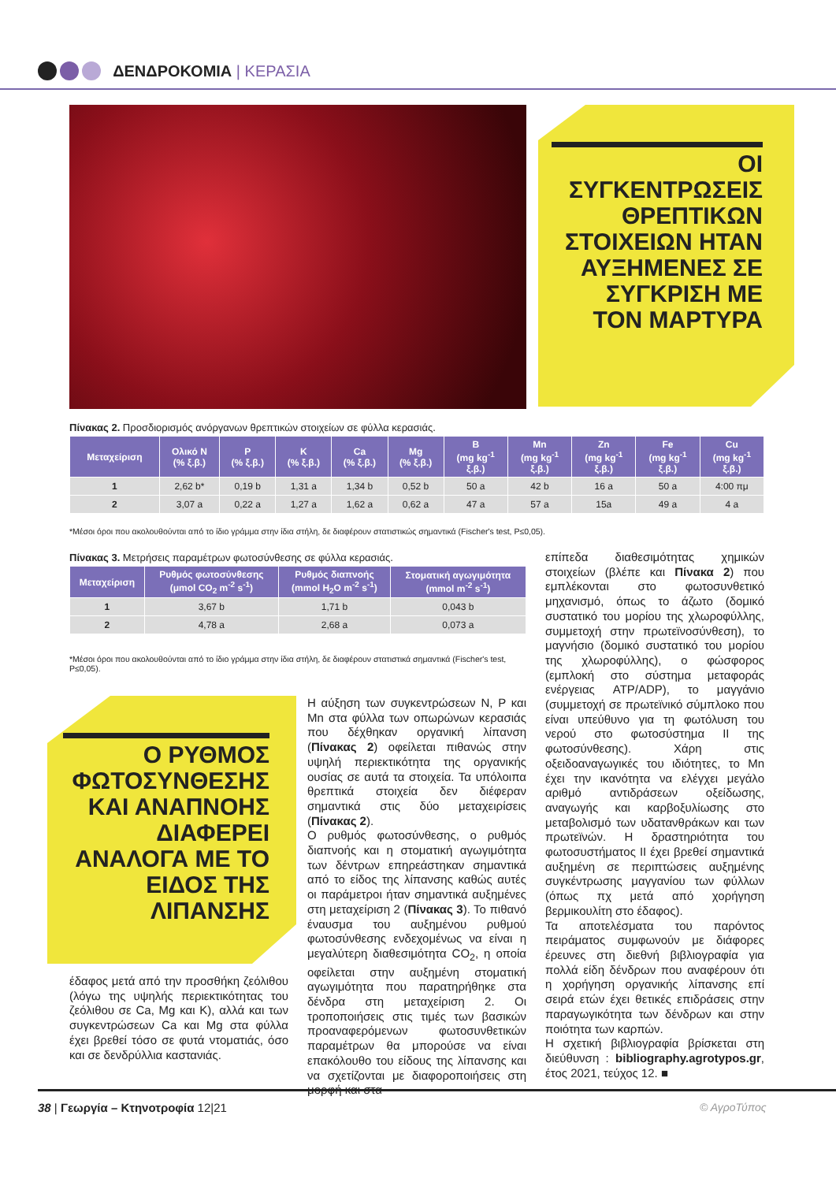ΔΕΝΔΡΟΚΟΜΙΑ | ΚΕΡΑΣΙΑ
ΟΙ ΣΥΓΚΕΝΤΡΩΣΕΙΣ ΘΡΕΠΤΙΚΩΝ ΣΤΟΙΧΕΙΩΝ ΗΤΑΝ ΑΥΞΗΜΕΝΕΣ ΣΕ ΣΥΓΚΡΙΣΗ ΜΕ ΤΟΝ ΜΑΡΤΥΡΑ
Πίνακας 2. Προσδιορισμός ανόργανων θρεπτικών στοιχείων σε φύλλα κερασιάς.
| Μεταχείριση | Ολικό N (% ξ.β.) | P (% ξ.β.) | K (% ξ.β.) | Ca (% ξ.β.) | Mg (% ξ.β.) | B (mg kg<sup>-1</sup> ξ.β.) | Mn (mg kg<sup>-1</sup> ξ.β.) | Zn (mg kg<sup>-1</sup> ξ.β.) | Fe (mg kg<sup>-1</sup> ξ.β.) | Cu (mg kg<sup>-1</sup> ξ.β.) |
| --- | --- | --- | --- | --- | --- | --- | --- | --- | --- | --- |
| 1 | 2,62 b* | 0,19 b | 1,31 a | 1,34 b | 0,52 b | 50 a | 42 b | 16 a | 50 a | 4:00 πμ |
| 2 | 3,07 a | 0,22 a | 1,27 a | 1,62 a | 0,62 a | 47 a | 57 a | 15a | 49 a | 4 a |
*Μέσοι όροι που ακολουθούνται από το ίδιο γράμμα στην ίδια στήλη, δε διαφέρουν στατιστικώς σημαντικά (Fischer's test, P≤0,05).
Πίνακας 3. Μετρήσεις παραμέτρων φωτοσύνθεσης σε φύλλα κερασιάς.
| Μεταχείριση | Ρυθμός φωτοσύνθεσης (μmol CO<sub>2</sub> m<sup>-2</sup> s<sup>-1</sup>) | Ρυθμός διαπνοής (mmol H<sub>2</sub>O m<sup>-2</sup> s<sup>-1</sup>) | Στοματική αγωγιμότητα (mmol m<sup>-2</sup> s<sup>-1</sup>) |
| --- | --- | --- | --- |
| 1 | 3,67 b | 1,71 b | 0,043 b |
| 2 | 4,78 a | 2,68 a | 0,073 a |
*Μέσοι όροι που ακολουθούνται από το ίδιο γράμμα στην ίδια στήλη, δε διαφέρουν στατιστικά σημαντικά (Fischer's test, P≤0,05).
Ο ΡΥΘΜΟΣ ΦΩΤΟΣΥΝΘΕΣΗΣ ΚΑΙ ΑΝΑΠΝΟΗΣ ΔΙΑΦΕΡΕΙ ΑΝΑΛΟΓΑ ΜΕ ΤΟ ΕΙΔΟΣ ΤΗΣ ΛΙΠΑΝΣΗΣ
έδαφος μετά από την προσθήκη ζεόλιθου (λόγω της υψηλής περιεκτικότητας του ζεόλιθου σε Ca, Mg και K), αλλά και των συγκεντρώσεων Ca και Mg στα φύλλα έχει βρεθεί τόσο σε φυτά ντοματιάς, όσο και σε δενδρύλλια καστανιάς.
Η αύξηση των συγκεντρώσεων N, P και Mn στα φύλλα των οπωρώνων κερασιάς που δέχθηκαν οργανική λίπανση (Πίνακας 2) οφείλεται πιθανώς στην υψηλή περιεκτικότητα της οργανικής ουσίας σε αυτά τα στοιχεία. Τα υπόλοιπα θρεπτικά στοιχεία δεν διέφεραν σημαντικά στις δύο μεταχειρίσεις (Πίνακας 2).
Ο ρυθμός φωτοσύνθεσης, ο ρυθμός διαπνοής και η στοματική αγωγιμότητα των δέντρων επηρεάστηκαν σημαντικά από το είδος της λίπανσης καθώς αυτές οι παράμετροι ήταν σημαντικά αυξημένες στη μεταχείριση 2 (Πίνακας 3). Το πιθανό έναυσμα του αυξημένου ρυθμού φωτοσύνθεσης ενδεχομένως να είναι η μεγαλύτερη διαθεσιμότητα CO<sub>2</sub>, η οποία οφείλεται στην αυξημένη στοματική αγωγιμότητα που παρατηρήθηκε στα δένδρα στη μεταχείριση 2. Οι τροποποιήσεις στις τιμές των βασικών προαναφερόμενων φωτοσυνθετικών παραμέτρων θα μπορούσε να είναι επακόλουθο του είδους της λίπανσης και να σχετίζονται με διαφοροποιήσεις στη μορφή και στα
επίπεδα διαθεσιμότητας χημικών στοιχείων (βλέπε και Πίνακα 2) που εμπλέκονται στο φωτοσυνθετικό μηχανισμό, όπως το άζωτο (δομικό συστατικό του μορίου της χλωροφύλλης, συμμετοχή στην πρωτεϊνοσύνθεση), το μαγνήσιο (δομικό συστατικό του μορίου της χλωροφύλλης), ο φώσφορος (εμπλοκή στο σύστημα μεταφοράς ενέργειας ATP/ADP), το μαγγάνιο (συμμετοχή σε πρωτεϊνικό σύμπλοκο που είναι υπεύθυνο για τη φωτόλυση του νερού στο φωτοσύστημα II της φωτοσύνθεσης). Χάρη στις οξειδοαναγωγικές του ιδιότητες, το Mn έχει την ικανότητα να ελέγχει μεγάλο αριθμό αντιδράσεων οξείδωσης, αναγωγής και καρβοξυλίωσης στο μεταβολισμό των υδατανθράκων και των πρωτεϊνών. Η δραστηριότητα του φωτοσυστήματος II έχει βρεθεί σημαντικά αυξημένη σε περιπτώσεις αυξημένης συγκέντρωσης μαγγανίου των φύλλων (όπως πχ μετά από χορήγηση βερμικουλίτη στο έδαφος).
Τα αποτελέσματα του παρόντος πειράματος συμφωνούν με διάφορες έρευνες στη διεθνή βιβλιογραφία για πολλά είδη δένδρων που αναφέρουν ότι η χορήγηση οργανικής λίπανσης επί σειρά ετών έχει θετικές επιδράσεις στην παραγωγικότητα των δένδρων και στην ποιότητα των καρπών.
Η σχετική βιβλιογραφία βρίσκεται στη διεύθυνση : bibliography.agrotypos.gr, έτος 2021, τεύχος 12. ■
38 | Γεωργία – Κτηνοτροφία 12|21
© ΑγροΤύπος